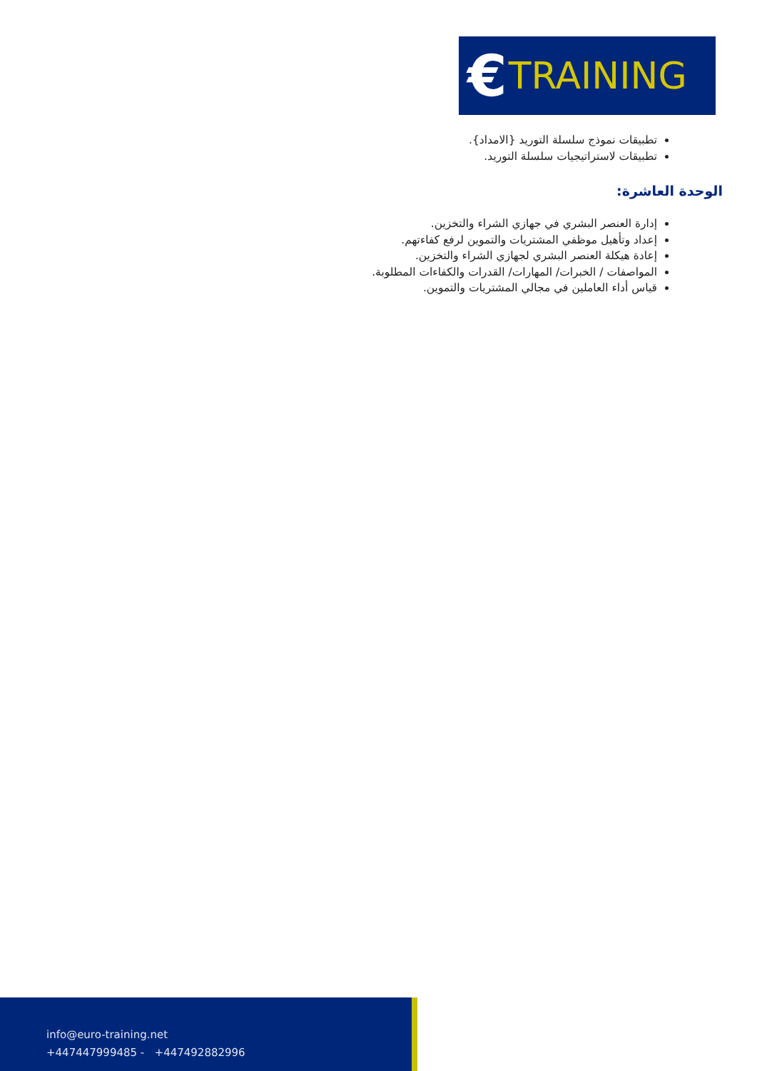€ TRAINING
تطبيقات نموذج سلسلة التوريد {الامداد}.
تطبيقات لاستراتيجيات سلسلة التوريد.
الوحدة العاشرة:
إدارة العنصر البشري في جهازي الشراء والتخزين.
إعداد وتأهيل موظفي المشتريات والتموين لرفع كفاءتهم.
إعادة هيكلة العنصر البشري لجهازي الشراء والتخزين.
المواصفات / الخبرات/ المهارات/ القدرات والكفاءات المطلوبة.
قياس أداء العاملين في مجالي المشتريات والتموين.
info@euro-training.net
+447447999485 - +447492882996